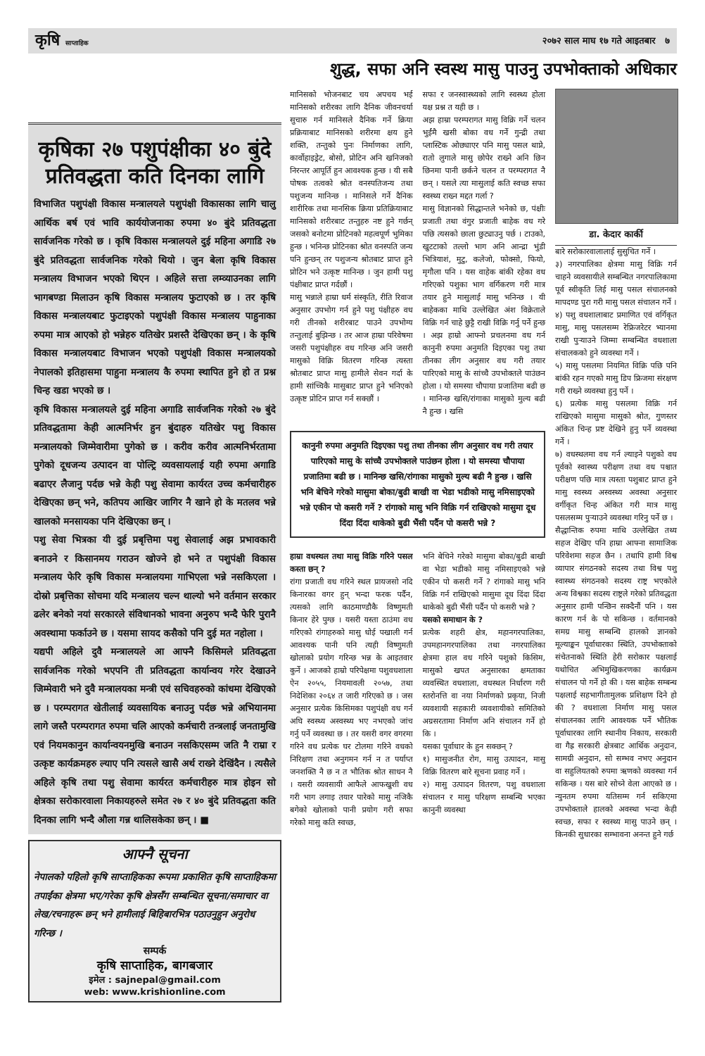कृषि साप्ताहिक २०७२ साल माघ १७ गते आइतबार ७
कृषिका २७ पशुपंक्षीका ४० बुंदे प्रतिवद्धता कति दिनका लागि
विभाजित पशुपंक्षी विकास मन्त्रालयले पशुपंक्षी विकासका लागि चालु आर्थिक बर्ष एवं भावि कार्ययोजनाका रुपमा ४० बुंदे प्रतिवद्धता सार्वजनिक गरेको छ । कृषि विकास मन्त्रालयले दुई महिना अगाडि २७ बुंदे प्रतिवद्धता सार्वजनिक गरेको थियो । जुन बेला कृषि विकास मन्त्रालय विभाजन भएको थिएन । अहिले सत्ता लम्व्याउनका लागि भागबण्डा मिलाउन कृषि विकास मन्त्रालय फुटाएको छ । तर कृषि विकास मन्त्रालयबाट फुटाइएको पशुपंक्षी विकास मन्त्रालय पाहुनाका रुपमा मात्र आएको हो भन्नेहरु यतिखेर प्रशस्तै देखिएका छन् । के कृषि विकास मन्त्रालयबाट विभाजन भएको पशुपंक्षी विकास मन्त्रालयको नेपालको इतिहासमा पाहुना मन्त्रालय कै रुपमा स्थापित हुने हो त प्रश्न चिन्ह खडा भएको छ ।
कृषि विकास मन्त्रालयले दुई महिना अगाडि सार्वजनिक गरेको २७ बुंदे प्रतिवद्धतामा केही आत्मनिर्भर हुन बुंदाहरु यतिखेर पशु विकास मन्त्रालयको जिम्मेवारीमा पुगेको छ । करीव करीव आत्मनिर्भरतामा पुगेको दूधजन्य उत्पादन वा पोल्ट्रि व्यवसायलाई यही रुपमा अगाडि बढाएर लैजानु पर्दछ भन्ने केही पशु सेवामा कार्यरत उच्च कर्मचारीहरु देखिएका छन् भने, कतिपय आखिर जागिर नै खाने हो के मतलव भन्ने खालको मनसायका पनि देखिएका छन् ।
पशु सेवा भित्रका यी दुई प्रबृत्तिमा पशु सेवालाई अझ प्रभावकारी बनाउने र किसानमय गराउन खोज्ने हो भने त पशुपंक्षी विकास मन्त्रालय फेरि कृषि विकास मन्त्रालयमा गाभिएला भन्ने नसकिएला । दोस्रो प्रबृत्तिका सोचमा यदि मन्त्रालय चल्न थाल्यो भने वर्तमान सरकार ढलेर बनेको नयां सरकारले संविधानको भावना अनुरुप भन्दै फेरि पुरानै अवस्थामा फर्काउने छ । यसमा सायद कसैको पनि दुई मत नहोला ।
यद्यपी अहिले दुवै मन्त्रालयले आ आफ्नै किसिमले प्रतिवद्धता सार्वजनिक गरेको भएपनि ती प्रतिवद्धता कार्यान्वय गरेर देखाउने जिम्मेवारी भने दुवै मन्त्रालयका मन्त्री एवं सचिवहरुको कांधमा देखिएको छ । परम्परागत खेतीलाई व्यवसायिक बनाउनु पर्दछ भन्ने अभियानमा लागे जस्तै परम्परागत रुपमा चलि आएको कर्मचारी तन्त्रलाई जनतामुखि एवं नियमकानुन कार्यान्वयनमुखि बनाउन नसकिएसम्म जति नै राम्रा र उत्कृष्ट कार्यक्रमहरु ल्याए पनि त्यसले खासै अर्थ राख्ने देखिंदैन । त्यसैले अहिले कृषि तथा पशु सेवामा कार्यरत कर्मचारीहरु मात्र होइन सो क्षेत्रका सरोकारवाला निकायहरुले समेत २७ र ४० बुंदे प्रतिवद्धता कति दिनका लागि भन्दै औला गन्न थालिसकेका छन् । ■
आफ्नै सूचना
नेपालको पहिलो कृषि साप्ताहिकका रूपमा प्रकाशित कृषि साप्ताहिकमा तपाईंका क्षेत्रमा भए/गरेका कृषि क्षेत्रसँग सम्बन्धित सूचना/समाचार वा लेख/रचनाहरू छन् भने हामीलाई बिहिबारभित्र पठाउनुहुन अनुरोध गरिन्छ ।
सम्पर्क
कृषि साप्ताहिक, बागबजार
इमेल : sajnepal@gmail.com
web: www.krishionline.com
शुद्ध, सफा अनि स्वस्थ मासु पाउनु उपभोक्ताको अधिकार
मानिसको भोजनबाट चय अपचय भई मानिसको शरीरका लागि दैनिक जीवनचर्या सुचारु गर्न मानिसले दैनिक गर्ने क्रिया प्रक्रियाबाट मानिसको शरीरमा क्षय हुने शक्ति, तन्तुको पुनः निर्माणका लागि, कार्वोहाइड्रेट, बोसो, प्रोटिन अनि खनिजको निरन्तर आपूर्ति हुन आवश्यक हुन्छ । यी सबै पोषक तत्वको श्रोत वनस्पतिजन्य तथा पशुजन्य मानिन्छ । मानिसले गर्ने दैनिक शारीरिक तथा मानसिक क्रिया प्रतिक्रियाबाट मानिसको शरीरबाट तन्तुहरु नष्ट हुने गर्छन् जसको बनोटमा प्रोटिनको महत्वपूर्ण भुमिका हुन्छ । भनिन्छ प्रोटिनका श्रोत वनस्पति जन्य पनि हुन्छन् तर पशुजन्य श्रोतबाट प्राप्त हुने प्रोटिन भने उत्कृष्ट मानिन्छ । जुन हामी पशु पंक्षीबाट प्राप्त गर्दछौं ।
मासु भन्नाले हाम्रा धर्म संस्कृति, रीति रिवाज अनुसार उपभोग गर्न हुने पशु पंक्षीहरु वध गरी तीनको शरीरबाट पाउने उपभोग्य तन्तुलाई बुझिन्छ । तर आज हाम्रा परिवेषमा जसरी पशुपंक्षीहरु वध गरिन्छ अनि जसरी मासुको विक्रि वितरण गरिन्छ त्यस्ता श्रोतबाट प्राप्त मासु हामीले सेवन गर्दा के हामी सांच्चिकै मासुबाट प्राप्त हुने भनिएको उत्कृष्ट प्रोटिन प्राप्त गर्न सक्छौं ।
सफा र जनस्वास्थ्यको लागि स्वस्थ्य होला यक्ष प्रश्न त यही छ ।
अझ हाम्रा परम्परागत मासु विक्रि गर्ने चलन भुईंमै खसी बोका वध गर्ने गुन्द्री तथा प्लास्टिक ओछ्याएर पनि मासु पसल थाप्ने, रातो लुगाले मासु छोपेर राख्ने अनि छिन छिनमा पानी छर्कने चलन त परम्परागत नै छन् । यसले त्या मासुलाई कति स्वच्छ सफा स्वस्थ्य राख्न मद्दत गर्ला ?
मासु विज्ञानको सिद्धान्तले भनेको छ, पंक्षीः प्रजाती तथा वंगुर प्रजाती बाहेक वध गरे पछि त्यसको छाला छुट्याउनु पर्छ । टाउको, खुटटाको तल्लो भाग अनि आन्द्रा भुंडी भित्रियाशं, मुटु, कलेजो, फोक्सो, फियो, मृगौला पनि । यस वाहेक बांकी रहेका वध गरिएको पशुका भाग वर्गिकरण गरी मात्र तयार हुने मासुलाई मासु भनिन्छ । यी बाहेकका माथि उल्लेखित अंश विक्रेताले विक्रि गर्न चाहे छुट्टै राखी विक्रि गर्नु पर्ने हुन्छ । अझ हाम्रो आफ्नो प्रचलनमा वध गर्न कानुनी रुपमा अनुमति दिइएका पशु तथा तीनका लीग अनुसार वध गरी तयार पारिएको मासु के सांच्चै उपभोक्तले पाउंछन होला । यो समस्या चौपाया प्रजातिमा बढी छ । मानिन्छ खसि/रांगाका मासुको मुल्य बढी नै हुन्छ । खसि
कानुनी रुपमा अनुमति दिइएका पशु तथा तीनका लीग अनुसार वध गरी तयार पारिएको मासु के सांच्चै उपभोक्तले पाउंछन होला । यो समस्या चौपाया प्रजातिमा बढी छ । मानिन्छ खसि/रांगाका मासुको मुल्य बढी नै हुन्छ । खसि भनि बेचिने गरेको मासुमा बोका/बुढी बाखी वा भेडा भडीको मासु नमिसाइएको भन्ने एकीन पो कसरी गर्ने ? रांगाको मासु भनि विक्रि गर्न राखिएको मासुमा दूध दिंदा दिंदा थाकेको बुढी भैंसी पर्दैन पो कसरी भन्ने ?
हाम्रा वधस्थल तथा मासु विक्रि गरिने पसल कस्ता छन् ?
रांगा प्रजाती वध गरिने स्थल प्रायजसो नदि किनारका वगर हुन् भन्दा फरक पर्दैन, त्यसको लागि काठमाण्डौकै विष्णुमती किनार हेरे पुग्छ । यसरी यस्ता ठाउंमा वध गरिएको रांगाहरुको मासु धोई पखाली गर्न आवश्यक पानी पनि त्यही विष्णुमती खोलाको प्रयोग गरिन्छ भन्न के आइतवार कुर्ने । आजको हाम्रो परिपेक्षमा पशुवधशाला ऐन २०५५, नियमावली २०५७, तथा निदेशिका २०६४ त जारी गरिएको छ । जस अनुसार प्रत्येक किसिमका पशुपंक्षी वध गर्न अघि स्वस्थ्य अस्वस्थ्य भए नभएको जांच गर्नु पर्ने व्यवस्था छ । तर यसरी वगर वगरमा गरिने वध प्रत्येक घर टोलमा गरिने वधको निरिक्षण तथा अनुगमन गर्न न त पर्याप्त जनशक्ति नै छ न त भौतिक श्रोत साधन नै । यसरी व्यवसायी आफैले आफखुशी वध गरी भाग लगाइ तयार पारेको मासु नजिकै बगेको खोलाको पानी प्रयोग गरी सफा गरेको मासु कति स्वच्छ,
भनि बेचिने गरेको मासुमा बोका/बुढी बाखी वा भेडा भडीको मासु नमिसाइएको भन्ने एकीन पो कसरी गर्ने ? रांगाको मासु भनि विक्रि गर्न राखिएको मासुमा दूध दिंदा दिंदा थाकेको बुढी भैंसी पर्दैन पो कसरी भन्ने ?
यसको समाधान के ?
प्रत्येक शहरी क्षेत्र, महानगरपालिका, उपमहानगरपालिका तथा नगरपालिका क्षेत्रमा हाल वध गरिने पशुको किसिम, मासुको खपत अनुसारका क्षमताका व्यवस्थित वधशाला, वधस्थल निर्धारण गरी स्तरोनत्ति वा नया निर्माणको प्रकृया, निजी व्यवशायी सहकारी व्यवशायीको समितिको अग्रसरतामा निर्माण अनि संचालन गर्ने हो कि ।
यसका पूर्वाधार के हुन सक्छन् ?
१) मासुजनीत रोग, मासु उत्पादन, मासु विक्रि वितरण बारे सूचना प्रवाह गर्ने ।
२) मासु उत्पादन वितरण, पशु वधशाला संचालन र मासु परिक्षण सम्बन्धि भएका कानुनी व्यवस्था
डा. केदार कार्की
बारे सरोकारवालालाई सुसुचित गर्ने ।
३) नगरपालिका क्षेत्रमा मासु विक्रि गर्न चाहने व्यवसायीले सम्बन्धित नगरपालिकामा पूर्व स्वीकृति लिई मासु पसल संचालनको मापदण्ड पुरा गरी मासु पसल संचालन गर्ने ।
४) पशु वधशालाबाट प्रमाणित एवं वर्गिकृत मासु, मासु पसलसम्म रेफ्रिजरेटर भ्यानमा राखी पुऱ्याउने जिम्मा सम्बन्धित वधशाला संचालकको हुने व्यवस्था गर्ने ।
५) मासु पसलमा नियमित विक्रि पछि पनि बांकी रहन गएको मासु डिप फ्रिजमा संरक्षण गरी राख्ने व्यवस्था हुनु पर्ने ।
६) प्रत्येक मासु पसलमा विक्रि गर्न राखिएको मासुमा मासुको श्रोत, गुणस्तर अंकित चिन्ह प्रष्ट देखिने हुनु पर्ने व्यवस्था गर्ने ।
७) वधस्थलमा वध गर्न ल्याइने पशुको वध पूर्वको स्वास्थ्य परीक्षण तथा वध पश्चात परीक्षण पछि मात्र त्यस्ता पशुबाट प्राप्त हुने मासु स्वस्थ्य अस्वस्थ्य अवस्था अनुसार वर्गीकृत चिन्ह अंकित गरी मात्र मासु पसलसम्म पुऱ्याउने व्यवस्था गरिनु पर्ने छ ।
सैद्धान्तिक रुपमा माथि उल्लेखित तथ्य सहज देखिए पनि हाम्रा आफ्ना सामाजिक परिवेशमा सहज छैन । तथापि हामी विश्व व्यापार संगठनको सदस्य तथा विश्व पशु स्वास्थ्य संगठनको सदस्य राष्ट्र भएकोले अन्य विश्वका सदस्य राष्ट्रले गरेको प्रतिवद्धता अनुसार हामी पन्छिन सक्दैनौं पनि । यस कारण गर्न के पो सकिन्छ । वर्तमानको समग्र मासु सम्बन्धि हालको ज्ञानको मूल्याङ्कन पूर्वाधारका स्थिति, उपभोक्ताको संचेतनाको स्थिति हेरी सरोकार पक्षलाई यथोचित अभिमुखिकरणका कार्यक्रम संचालन पो गर्ने हो की । यस बाहेक सम्बन्ध पक्षलाई सहभागीतामुलक प्रशिक्षण दिने हो की ? वधशाला निर्माण मासु पसल संचालनका लागि आवश्यक पर्ने भौतिक पूर्वाधारका लागि स्थानीय निकाय, सरकारी वा गैह्र सरकारी क्षेत्रबाट आर्थिक अनुदान, सामग्री अनुदान, सो सम्भव नभए अनुदान वा सहुलियतको रुपमा ऋणको व्यवस्था गर्न सकिन्छ । यस बारे सोच्ने वेला आएको छ । न्युनतम रुपमा यतिसम्म गर्न सकिएमा उपभोक्ताले हालको अवस्था भन्दा केही स्वच्छ, सफा र स्वस्थ्य मासु पाउने छन् । किनकी सुधारका सम्भावना अनन्त हुने गर्छ